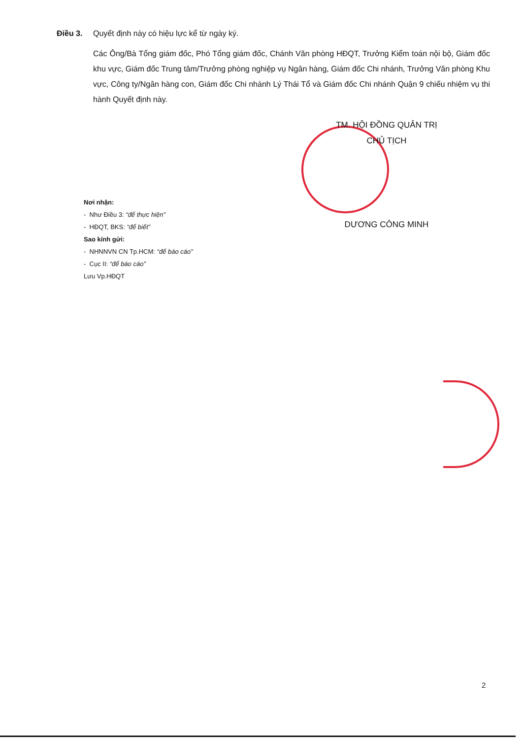Điều 3.
Quyết định này có hiệu lực kể từ ngày ký.
Các Ông/Bà Tổng giám đốc, Phó Tổng giám đốc, Chánh Văn phòng HĐQT, Trưởng Kiểm toán nội bộ, Giám đốc khu vực, Giám đốc Trung tâm/Trưởng phòng nghiệp vụ Ngân hàng, Giám đốc Chi nhánh, Trưởng Văn phòng Khu vực, Công ty/Ngân hàng con, Giám đốc Chi nhánh Lý Thái Tổ và Giám đốc Chi nhánh Quận 9 chiếu nhiệm vụ thi hành Quyết định này.
TM. HỘI ĐỒNG QUẢN TRỊ
CHỦ TỊCH
DƯƠNG CÔNG MINH
Nơi nhận:
- Như Điều 3: “để thực hiện”
- HĐQT, BKS: “để biết”
Sao kính gửi:
- NHNNVN CN Tp.HCM: “để báo cáo”
- Cục II: “để báo cáo”
Lưu Vp.HĐQT
2